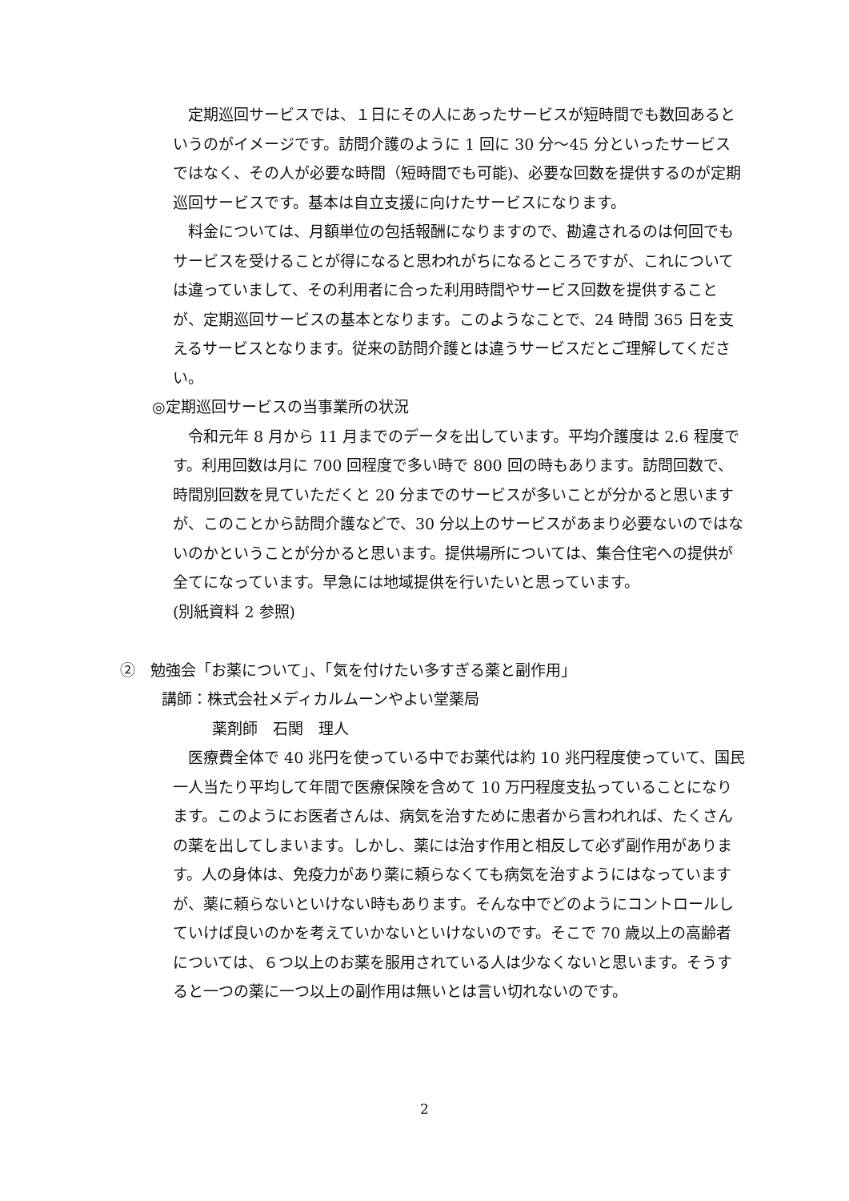定期巡回サービスでは、１日にその人にあったサービスが短時間でも数回あるというのがイメージです。訪問介護のように 1 回に 30 分～45 分といったサービスではなく、その人が必要な時間（短時間でも可能)、必要な回数を提供するのが定期巡回サービスです。基本は自立支援に向けたサービスになります。
　料金については、月額単位の包括報酬になりますので、勘違されるのは何回でもサービスを受けることが得になると思われがちになるところですが、これについては違っていまして、その利用者に合った利用時間やサービス回数を提供することが、定期巡回サービスの基本となります。このようなことで、24 時間 365 日を支えるサービスとなります。従来の訪問介護とは違うサービスだとご理解してください。
◎定期巡回サービスの当事業所の状況
　令和元年 8 月から 11 月までのデータを出しています。平均介護度は 2.6 程度です。利用回数は月に 700 回程度で多い時で 800 回の時もあります。訪問回数で、時間別回数を見ていただくと 20 分までのサービスが多いことが分かると思いますが、このことから訪問介護などで、30 分以上のサービスがあまり必要ないのではないのかということが分かると思います。提供場所については、集合住宅への提供が全てになっています。早急には地域提供を行いたいと思っています。
(別紙資料 2 参照)
②　勉強会「お薬について」、「気を付けたい多すぎる薬と副作用」
講師：株式会社メディカルムーンやよい堂薬局
薬剤師　石関　理人
　医療費全体で 40 兆円を使っている中でお薬代は約 10 兆円程度使っていて、国民一人当たり平均して年間で医療保険を含めて 10 万円程度支払っていることになります。このようにお医者さんは、病気を治すために患者から言われれば、たくさんの薬を出してしまいます。しかし、薬には治す作用と相反して必ず副作用があります。人の身体は、免疫力があり薬に頼らなくても病気を治すようにはなっていますが、薬に頼らないといけない時もあります。そんな中でどのようにコントロールしていけば良いのかを考えていかないといけないのです。そこで 70 歳以上の高齢者については、６つ以上のお薬を服用されている人は少なくないと思います。そうすると一つの薬に一つ以上の副作用は無いとは言い切れないのです。
2